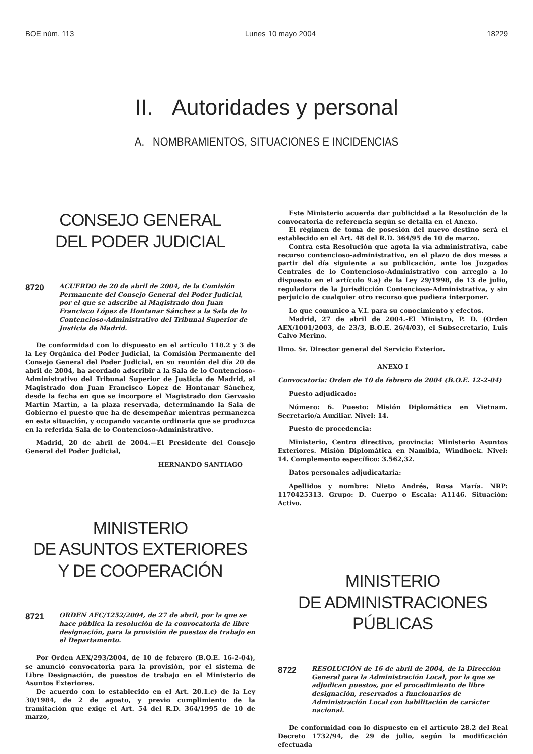BOE núm. 113 Lunes 10 mayo 2004 18229
II. Autoridades y personal
A. NOMBRAMIENTOS, SITUACIONES E INCIDENCIAS
CONSEJO GENERAL
DEL PODER JUDICIAL
8720 ACUERDO de 20 de abril de 2004, de la Comisión Permanente del Consejo General del Poder Judicial, por el que se adscribe al Magistrado don Juan Francisco López de Hontanar Sánchez a la Sala de lo Contencioso-Administrativo del Tribunal Superior de Justicia de Madrid.
De conformidad con lo dispuesto en el artículo 118.2 y 3 de la Ley Orgánica del Poder Judicial, la Comisión Permanente del Consejo General del Poder Judicial, en su reunión del día 20 de abril de 2004, ha acordado adscribir a la Sala de lo Contencioso-Administrativo del Tribunal Superior de Justicia de Madrid, al Magistrado don Juan Francisco López de Hontanar Sánchez, desde la fecha en que se incorpore el Magistrado don Gervasio Martín Martín, a la plaza reservada, determinando la Sala de Gobierno el puesto que ha de desempeñar mientras permanezca en esta situación, y ocupando vacante ordinaria que se produzca en la referida Sala de lo Contencioso-Administrativo.
Madrid, 20 de abril de 2004.—El Presidente del Consejo General del Poder Judicial,
HERNANDO SANTIAGO
MINISTERIO
DE ASUNTOS EXTERIORES
Y DE COOPERACIÓN
8721 ORDEN AEC/1252/2004, de 27 de abril, por la que se hace pública la resolución de la convocatoria de libre designación, para la provisión de puestos de trabajo en el Departamento.
Por Orden AEX/293/2004, de 10 de febrero (B.O.E. 16-2-04), se anunció convocatoria para la provisión, por el sistema de Libre Designación, de puestos de trabajo en el Ministerio de Asuntos Exteriores.
De acuerdo con lo establecido en el Art. 20.1.c) de la Ley 30/1984, de 2 de agosto, y previo cumplimiento de la tramitación que exige el Art. 54 del R.D. 364/1995 de 10 de marzo,
Este Ministerio acuerda dar publicidad a la Resolución de la convocatoria de referencia según se detalla en el Anexo.
El régimen de toma de posesión del nuevo destino será el establecido en el Art. 48 del R.D. 364/95 de 10 de marzo.
Contra esta Resolución que agota la vía administrativa, cabe recurso contencioso-administrativo, en el plazo de dos meses a partir del día siguiente a su publicación, ante los Juzgados Centrales de lo Contencioso-Administrativo con arreglo a lo dispuesto en el artículo 9.a) de la Ley 29/1998, de 13 de julio, reguladora de la Jurisdicción Contencioso-Administrativa, y sin perjuicio de cualquier otro recurso que pudiera interponer.
Lo que comunico a V.I. para su conocimiento y efectos.
Madrid, 27 de abril de 2004.–El Ministro, P. D. (Orden AEX/1001/2003, de 23/3, B.O.E. 26/4/03), el Subsecretario, Luis Calvo Merino.
Ilmo. Sr. Director general del Servicio Exterior.
ANEXO I
Convocatoria: Orden de 10 de febrero de 2004 (B.O.E. 12-2-04)
Puesto adjudicado:
Número: 6. Puesto: Misión Diplomática en Vietnam. Secretario/a Auxiliar. Nivel: 14.
Puesto de procedencia:
Ministerio, Centro directivo, provincia: Ministerio Asuntos Exteriores. Misión Diplomática en Namibia, Windhoek. Nivel: 14. Complemento específico: 3.562,32.
Datos personales adjudicataria:
Apellidos y nombre: Nieto Andrés, Rosa María. NRP: 1170425313. Grupo: D. Cuerpo o Escala: A1146. Situación: Activo.
MINISTERIO
DE ADMINISTRACIONES
PÚBLICAS
8722 RESOLUCIÓN de 16 de abril de 2004, de la Dirección General para la Administración Local, por la que se adjudican puestos, por el procedimiento de libre designación, reservados a funcionarios de Administración Local con habilitación de carácter nacional.
De conformidad con lo dispuesto en el artículo 28.2 del Real Decreto 1732/94, de 29 de julio, según la modificación efectuada